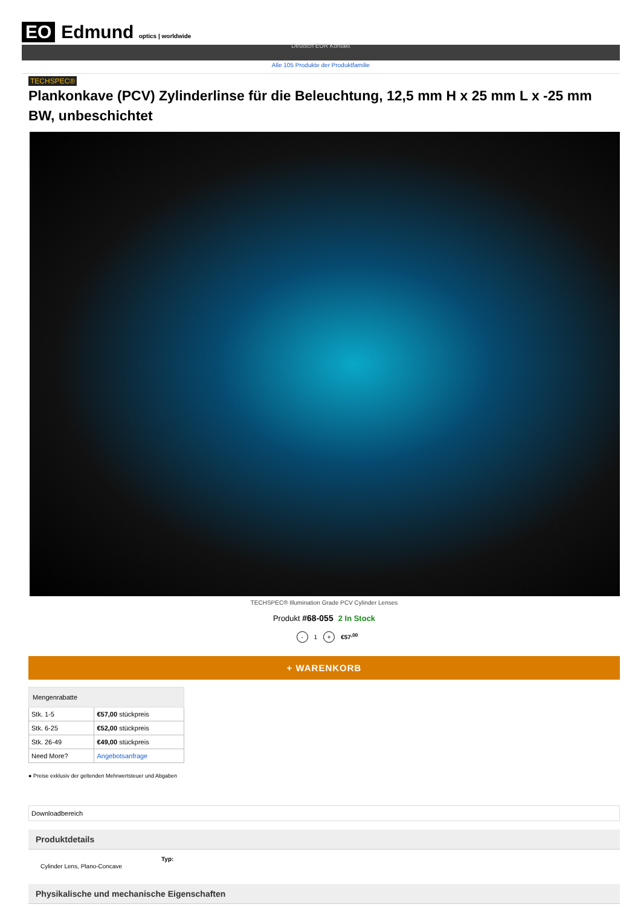EO Edmund optics | worldwide
Deutsch EUR Kontakt
Alle 105 Produkte der Produktfamilie
TECHSPEC®
Plankonkave (PCV) Zylinderlinse für die Beleuchtung, 12,5 mm H x 25 mm L x -25 mm BW, unbeschichtet
TECHSPEC® Illumination Grade PCV Cylinder Lenses
Produkt #68-055 2 In Stock
- 1 + €57<sup>,00</sup>
+ WARENKORB
| Mengenrabatte | |
| --- | --- |
| Stk. 1-5 | €57,00 stückpreis |
| Stk. 6-25 | €52,00 stückpreis |
| Stk. 26-49 | €49,00 stückpreis |
| Need More? | Angebotsanfrage |
● Preise exklusiv der geltenden Mehrwertsteuer und Abgaben
Downloadbereich
Produktdetails
Cylinder Lens, Plano-Concave
Typ:
Physikalische und mechanische Eigenschaften